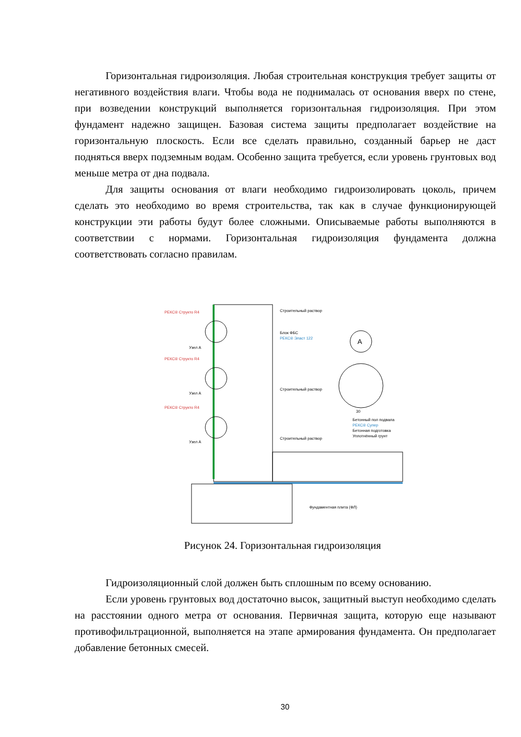Горизонтальная гидроизоляция. Любая строительная конструкция требует защиты от негативного воздействия влаги. Чтобы вода не поднималась от основания вверх по стене, при возведении конструкций выполняется горизонтальная гидроизоляция. При этом фундамент надежно защищен. Базовая система защиты предполагает воздействие на горизонтальную плоскость. Если все сделать правильно, созданный барьер не даст подняться вверх подземным водам. Особенно защита требуется, если уровень грунтовых вод меньше метра от дна подвала.
Для защиты основания от влаги необходимо гидроизолировать цоколь, причем сделать это необходимо во время строительства, так как в случае функционирующей конструкции эти работы будут более сложными. Описываемые работы выполняются в соответствии с нормами. Горизонтальная гидроизоляция фундамента должна соответствовать согласно правилам.
A
РЕКС® Структо R4
Строительный раствор
Блок ФБС
РЕКС® Эласт 122
Узел А
РЕКС® Структо R4
Строительный раствор
Узел А
РЕКС® Структо R4
30
Бетонный пол подвала
РЕКС® Супер
Бетонная подготовка
Уплотнённый грунт
Строительный раствор
Узел А
Фундаментная плита (ФЛ)
Рисунок 24. Горизонтальная гидроизоляция
Гидроизоляционный слой должен быть сплошным по всему основанию.
Если уровень грунтовых вод достаточно высок, защитный выступ необходимо сделать на расстоянии одного метра от основания. Первичная защита, которую еще называют противофильтрационной, выполняется на этапе армирования фундамента. Он предполагает добавление бетонных смесей.
30